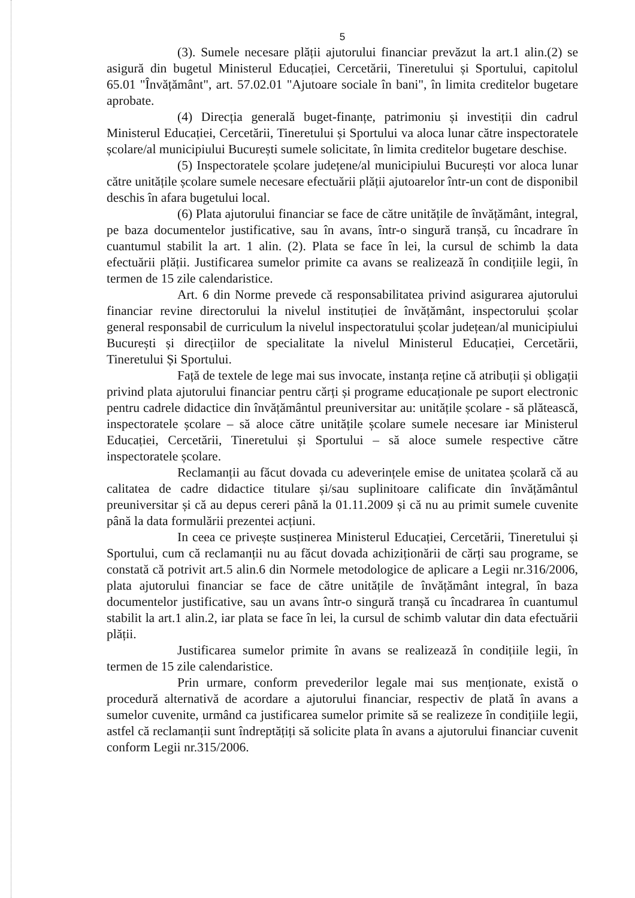5
(3). Sumele necesare plății ajutorului financiar prevăzut la art.1 alin.(2) se asigură din bugetul Ministerul Educației, Cercetării, Tineretului și Sportului, capitolul 65.01 "Învățământ", art. 57.02.01 "Ajutoare sociale în bani", în limita creditelor bugetare aprobate.
(4) Direcția generală buget-finanțe, patrimoniu și investiții din cadrul Ministerul Educației, Cercetării, Tineretului și Sportului va aloca lunar către inspectoratele școlare/al municipiului București sumele solicitate, în limita creditelor bugetare deschise.
(5) Inspectoratele școlare județene/al municipiului București vor aloca lunar către unitățile școlare sumele necesare efectuării plății ajutoarelor într-un cont de disponibil deschis în afara bugetului local.
(6) Plata ajutorului financiar se face de către unitățile de învățământ, integral, pe baza documentelor justificative, sau în avans, într-o singură tranșă, cu încadrare în cuantumul stabilit la art. 1 alin. (2). Plata se face în lei, la cursul de schimb la data efectuării plății. Justificarea sumelor primite ca avans se realizează în condițiile legii, în termen de 15 zile calendaristice.
Art. 6 din Norme prevede că responsabilitatea privind asigurarea ajutorului financiar revine directorului la nivelul instituției de învățământ, inspectorului școlar general responsabil de curriculum la nivelul inspectoratului școlar județean/al municipiului București și direcțiilor de specialitate la nivelul Ministerul Educației, Cercetării, Tineretului Și Sportului.
Față de textele de lege mai sus invocate, instanța reține că atribuții și obligații privind plata ajutorului financiar pentru cărți și programe educaționale pe suport electronic pentru cadrele didactice din învățământul preuniversitar au: unitățile școlare - să plătească, inspectoratele școlare – să aloce către unitățile școlare sumele necesare iar Ministerul Educației, Cercetării, Tineretului și Sportului – să aloce sumele respective către inspectoratele școlare.
Reclamanții au făcut dovada cu adeverințele emise de unitatea școlară că au calitatea de cadre didactice titulare și/sau suplinitoare calificate din învățământul preuniversitar și că au depus cereri până la 01.11.2009 și că nu au primit sumele cuvenite până la data formulării prezentei acțiuni.
In ceea ce privește susținerea Ministerul Educației, Cercetării, Tineretului și Sportului, cum că reclamanții nu au făcut dovada achiziționării de cărți sau programe, se constată că potrivit art.5 alin.6 din Normele metodologice de aplicare a Legii nr.316/2006, plata ajutorului financiar se face de către unitățile de învățământ integral, în baza documentelor justificative, sau un avans într-o singură tranșă cu încadrarea în cuantumul stabilit la art.1 alin.2, iar plata se face în lei, la cursul de schimb valutar din data efectuării plății.
Justificarea sumelor primite în avans se realizează în condițiile legii, în termen de 15 zile calendaristice.
Prin urmare, conform prevederilor legale mai sus menționate, există o procedură alternativă de acordare a ajutorului financiar, respectiv de plată în avans a sumelor cuvenite, urmând ca justificarea sumelor primite să se realizeze în condițiile legii, astfel că reclamanții sunt îndreptățiți să solicite plata în avans a ajutorului financiar cuvenit conform Legii nr.315/2006.